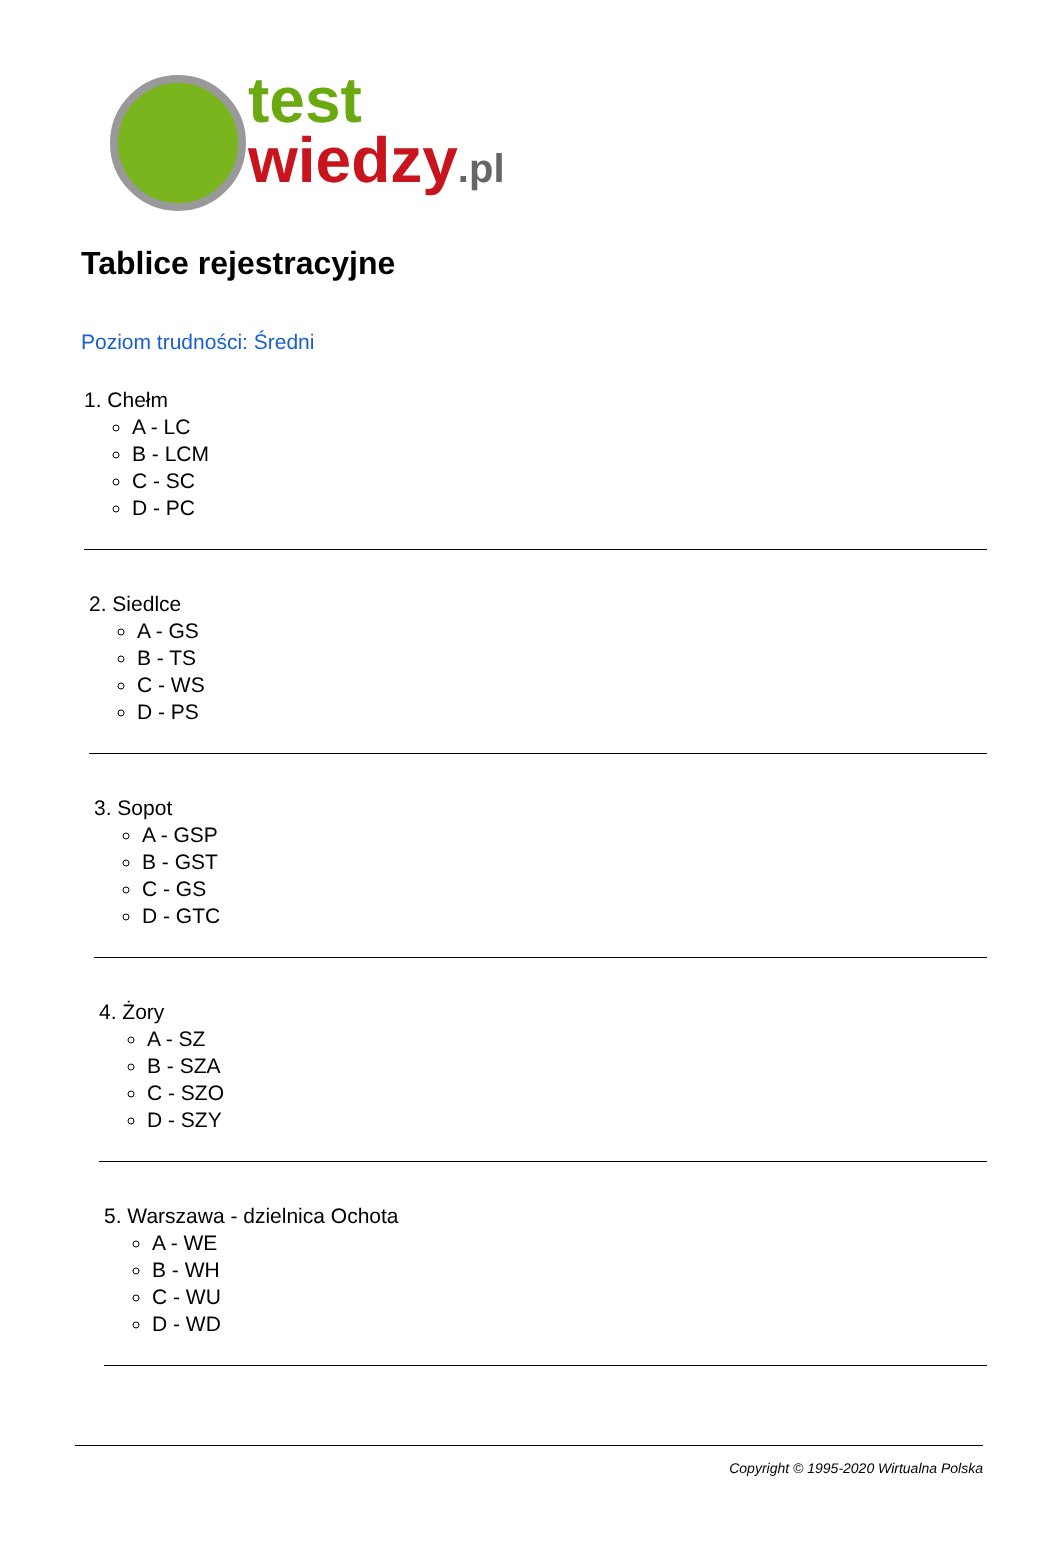test
wiedzy.pl
Tablice rejestracyjne
Poziom trudności: Średni
1. Chełm
A - LC
B - LCM
C - SC
D - PC
2. Siedlce
A - GS
B - TS
C - WS
D - PS
3. Sopot
A - GSP
B - GST
C - GS
D - GTC
4. Żory
A - SZ
B - SZA
C - SZO
D - SZY
5. Warszawa - dzielnica Ochota
A - WE
B - WH
C - WU
D - WD
Copyright © 1995-2020 Wirtualna Polska